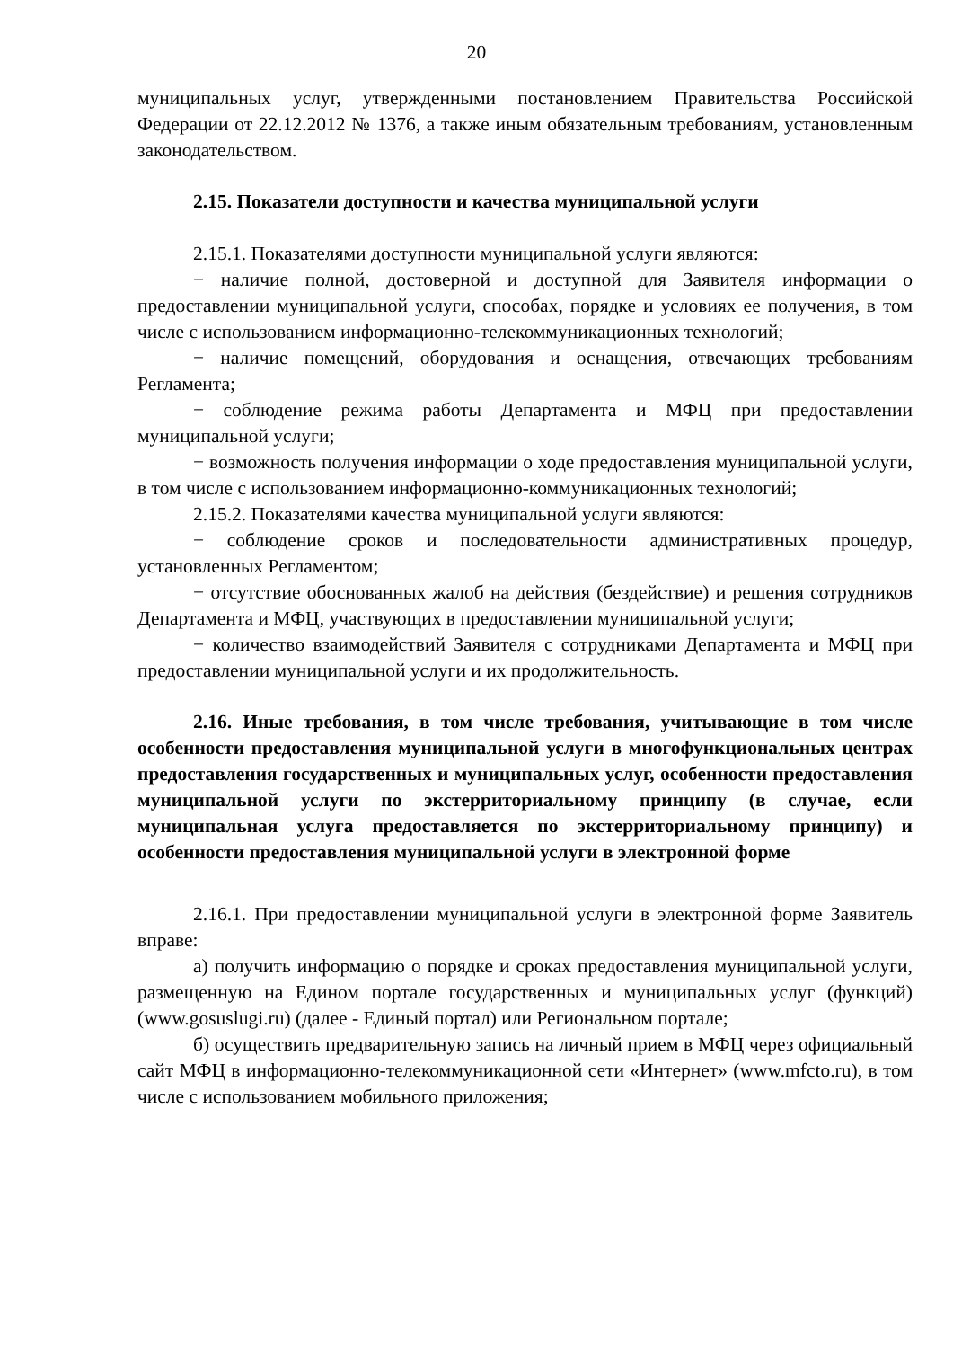20
муниципальных услуг, утвержденными постановлением Правительства Российской Федерации от 22.12.2012 № 1376, а также иным обязательным требованиям, установленным законодательством.
2.15. Показатели доступности и качества муниципальной услуги
2.15.1. Показателями доступности муниципальной услуги являются:
− наличие полной, достоверной и доступной для Заявителя информации о предоставлении муниципальной услуги, способах, порядке и условиях ее получения, в том числе с использованием информационно-телекоммуникационных технологий;
− наличие помещений, оборудования и оснащения, отвечающих требованиям Регламента;
− соблюдение режима работы Департамента и МФЦ при предоставлении муниципальной услуги;
− возможность получения информации о ходе предоставления муниципальной услуги, в том числе с использованием информационно-коммуникационных технологий;
2.15.2. Показателями качества муниципальной услуги являются:
− соблюдение сроков и последовательности административных процедур, установленных Регламентом;
− отсутствие обоснованных жалоб на действия (бездействие) и решения сотрудников Департамента и МФЦ, участвующих в предоставлении муниципальной услуги;
− количество взаимодействий Заявителя с сотрудниками Департамента и МФЦ при предоставлении муниципальной услуги и их продолжительность.
2.16. Иные требования, в том числе требования, учитывающие в том числе особенности предоставления муниципальной услуги в многофункциональных центрах предоставления государственных и муниципальных услуг, особенности предоставления муниципальной услуги по экстерриториальному принципу (в случае, если муниципальная услуга предоставляется по экстерриториальному принципу) и особенности предоставления муниципальной услуги в электронной форме
2.16.1. При предоставлении муниципальной услуги в электронной форме Заявитель вправе:
а) получить информацию о порядке и сроках предоставления муниципальной услуги, размещенную на Едином портале государственных и муниципальных услуг (функций) (www.gosuslugi.ru) (далее - Единый портал) или Региональном портале;
б) осуществить предварительную запись на личный прием в МФЦ через официальный сайт МФЦ в информационно-телекоммуникационной сети «Интернет» (www.mfcto.ru), в том числе с использованием мобильного приложения;